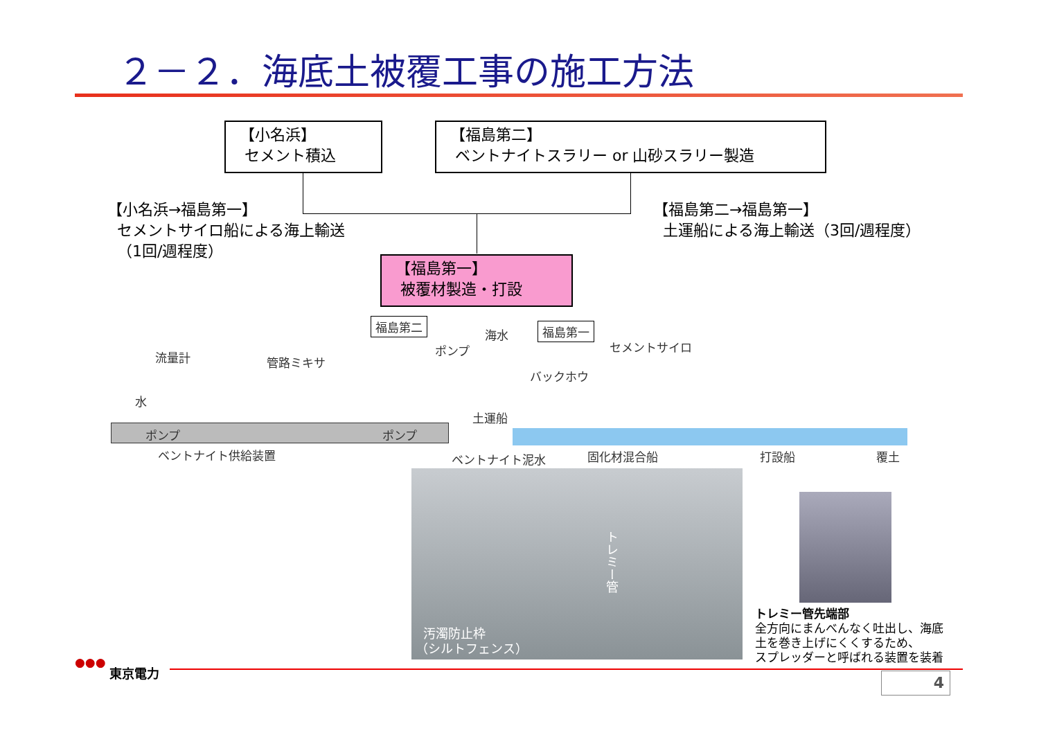２－２．海底土被覆工事の施工方法
【小名浜】
セメント積込
【福島第二】
ベントナイトスラリー or 山砂スラリー製造
【小名浜→福島第一】
セメントサイロ船による海上輸送
（1回/週程度）
【福島第二→福島第一】
土運船による海上輸送（3回/週程度）
【福島第一】
被覆材製造・打設
福島第二 福島第一
海水
ポンプ セメントサイロ
流量計 管路ミキサ
バックホウ
水
土運船
ポンプ ポンプ
ベントナイト供給装置 ベントナイト泥水 固化材混合船 打設船 覆土
トレミー管
汚濁防止枠
（シルトフェンス）
トレミー管先端部
全方向にまんべんなく吐出し、海底
土を巻き上げにくくするため、
スプレッダーと呼ばれる装置を装着
●●●
東京電力 4